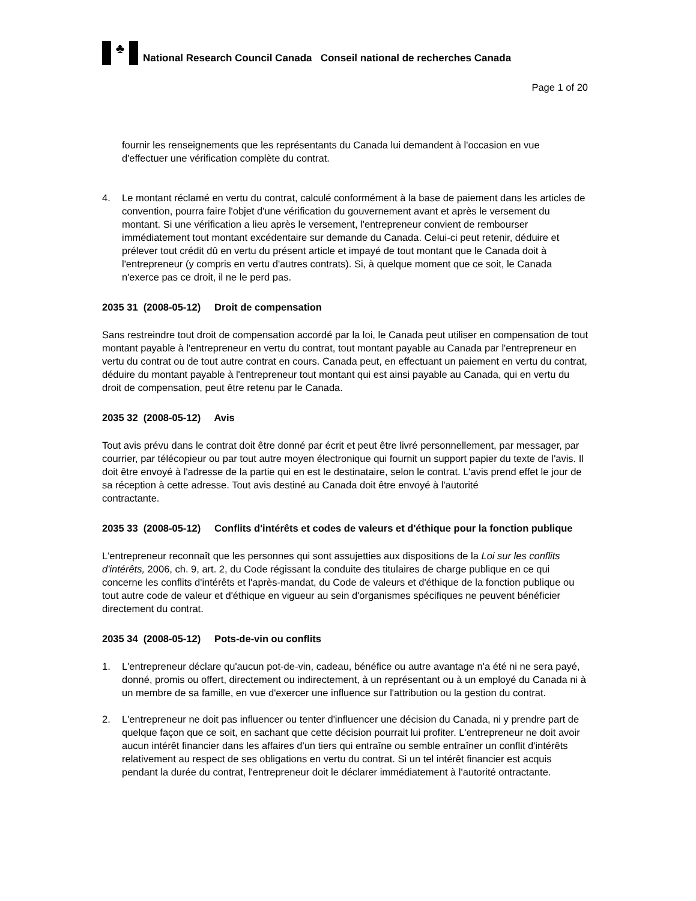♣
National Research Council Canada Conseil national de recherches Canada
Page 1 of 20
fournir les renseignements que les représentants du Canada lui demandent à l'occasion en vue d'effectuer une vérification complète du contrat.
4. Le montant réclamé en vertu du contrat, calculé conformément à la base de paiement dans les articles de convention, pourra faire l'objet d'une vérification du gouvernement avant et après le versement du montant. Si une vérification a lieu après le versement, l'entrepreneur convient de rembourser immédiatement tout montant excédentaire sur demande du Canada. Celui-ci peut retenir, déduire et prélever tout crédit dû en vertu du présent article et impayé de tout montant que le Canada doit à l'entrepreneur (y compris en vertu d'autres contrats). Si, à quelque moment que ce soit, le Canada n'exerce pas ce droit, il ne le perd pas.
2035 31 (2008-05-12) Droit de compensation
Sans restreindre tout droit de compensation accordé par la loi, le Canada peut utiliser en compensation de tout montant payable à l'entrepreneur en vertu du contrat, tout montant payable au Canada par l'entrepreneur en vertu du contrat ou de tout autre contrat en cours. Canada peut, en effectuant un paiement en vertu du contrat, déduire du montant payable à l'entrepreneur tout montant qui est ainsi payable au Canada, qui en vertu du droit de compensation, peut être retenu par le Canada.
2035 32 (2008-05-12) Avis
Tout avis prévu dans le contrat doit être donné par écrit et peut être livré personnellement, par messager, par courrier, par télécopieur ou par tout autre moyen électronique qui fournit un support papier du texte de l'avis. Il doit être envoyé à l'adresse de la partie qui en est le destinataire, selon le contrat. L'avis prend effet le jour de sa réception à cette adresse. Tout avis destiné au Canada doit être envoyé à l'autorité
contractante.
2035 33 (2008-05-12) Conflits d'intérêts et codes de valeurs et d'éthique pour la fonction publique
L'entrepreneur reconnaît que les personnes qui sont assujetties aux dispositions de la Loi sur les conflits d'intérêts, 2006, ch. 9, art. 2, du Code régissant la conduite des titulaires de charge publique en ce qui concerne les conflits d'intérêts et l'après-mandat, du Code de valeurs et d'éthique de la fonction publique ou tout autre code de valeur et d'éthique en vigueur au sein d'organismes spécifiques ne peuvent bénéficier directement du contrat.
2035 34 (2008-05-12) Pots-de-vin ou conflits
1. L'entrepreneur déclare qu'aucun pot-de-vin, cadeau, bénéfice ou autre avantage n'a été ni ne sera payé, donné, promis ou offert, directement ou indirectement, à un représentant ou à un employé du Canada ni à un membre de sa famille, en vue d'exercer une influence sur l'attribution ou la gestion du contrat.
2. L'entrepreneur ne doit pas influencer ou tenter d'influencer une décision du Canada, ni y prendre part de quelque façon que ce soit, en sachant que cette décision pourrait lui profiter. L'entrepreneur ne doit avoir aucun intérêt financier dans les affaires d'un tiers qui entraîne ou semble entraîner un conflit d'intérêts relativement au respect de ses obligations en vertu du contrat. Si un tel intérêt financier est acquis pendant la durée du contrat, l'entrepreneur doit le déclarer immédiatement à l'autorité ontractante.